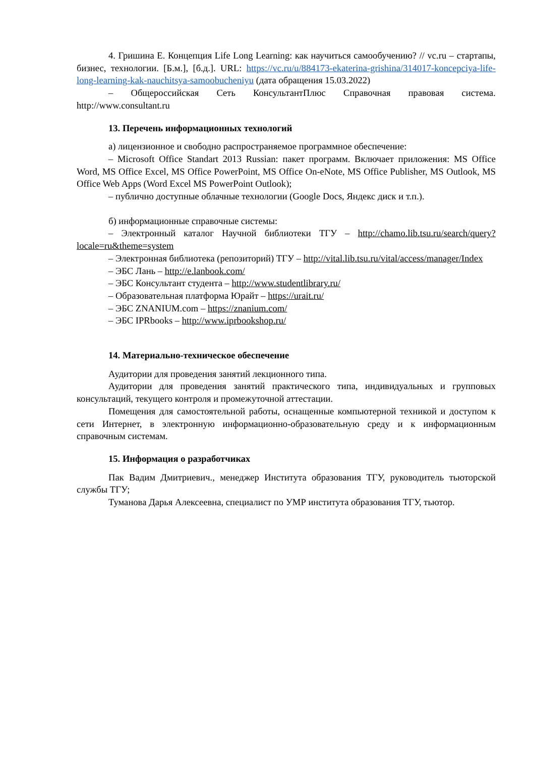4. Гришина Е. Концепция Life Long Learning: как научиться самообучению? // vc.ru – стартапы, бизнес, технологии. [Б.м.], [б.д.]. URL: https://vc.ru/u/884173-ekaterina-grishina/314017-koncepciya-life-long-learning-kak-nauchitsya-samoobucheniyu (дата обращения 15.03.2022)
– Общероссийская Сеть КонсультантПлюс Справочная правовая система. http://www.consultant.ru
13. Перечень информационных технологий
а) лицензионное и свободно распространяемое программное обеспечение:
– Microsoft Office Standart 2013 Russian: пакет программ. Включает приложения: MS Office Word, MS Office Excel, MS Office PowerPoint, MS Office On-eNote, MS Office Publisher, MS Outlook, MS Office Web Apps (Word Excel MS PowerPoint Outlook);
– публично доступные облачные технологии (Google Docs, Яндекс диск и т.п.).
б) информационные справочные системы:
– Электронный каталог Научной библиотеки ТГУ – http://chamo.lib.tsu.ru/search/query?locale=ru&theme=system
– Электронная библиотека (репозиторий) ТГУ – http://vital.lib.tsu.ru/vital/access/manager/Index
– ЭБС Лань – http://e.lanbook.com/
– ЭБС Консультант студента – http://www.studentlibrary.ru/
– Образовательная платформа Юрайт – https://urait.ru/
– ЭБС ZNANIUM.com – https://znanium.com/
– ЭБС IPRbooks – http://www.iprbookshop.ru/
14. Материально-техническое обеспечение
Аудитории для проведения занятий лекционного типа.
Аудитории для проведения занятий практического типа, индивидуальных и групповых консультаций, текущего контроля и промежуточной аттестации.
Помещения для самостоятельной работы, оснащенные компьютерной техникой и доступом к сети Интернет, в электронную информационно-образовательную среду и к информационным справочным системам.
15. Информация о разработчиках
Пак Вадим Дмитриевич., менеджер Института образования ТГУ, руководитель тьюторской службы ТГУ;
Туманова Дарья Алексеевна, специалист по УМР института образования ТГУ, тьютор.